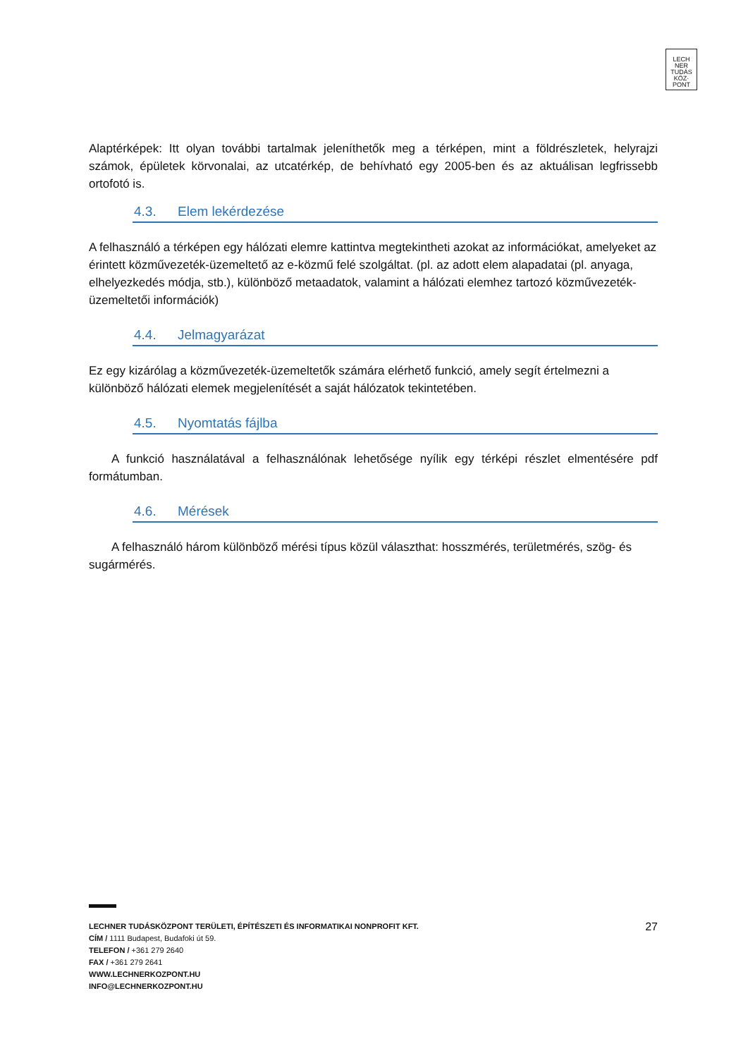LECH
NER
TUDÁS
KÖZ·
PONT
Alaptérképek: Itt olyan további tartalmak jeleníthetők meg a térképen, mint a földrészletek, helyrajzi számok, épületek körvonalai, az utcatérkép, de behívható egy 2005-ben és az aktuálisan legfrissebb ortofotó is.
4.3. Elem lekérdezése
A felhasználó a térképen egy hálózati elemre kattintva megtekintheti azokat az információkat, amelyeket az érintett közművezeték-üzemeltető az e-közmű felé szolgáltat. (pl. az adott elem alapadatai (pl. anyaga, elhelyezkedés módja, stb.), különböző metaadatok, valamint a hálózati elemhez tartozó közművezeték-üzemeltetői információk)
4.4. Jelmagyarázat
Ez egy kizárólag a közművezeték-üzemeltetők számára elérhető funkció, amely segít értelmezni a különböző hálózati elemek megjelenítését a saját hálózatok tekintetében.
4.5. Nyomtatás fájlba
A funkció használatával a felhasználónak lehetősége nyílik egy térképi részlet elmentésére pdf formátumban.
4.6. Mérések
A felhasználó három különböző mérési típus közül választhat: hosszmérés, területmérés, szög- és sugármérés.
27 LECHNER TUDÁSKÖZPONT TERÜLETI, ÉPÍTÉSZETI ÉS INFORMATIKAI NONPROFIT KFT.
CÍM / 1111 Budapest, Budafoki út 59.
TELEFON / +361 279 2640
FAX / +361 279 2641
WWW.LECHNERKOZPONT.HU
INFO@LECHNERKOZPONT.HU